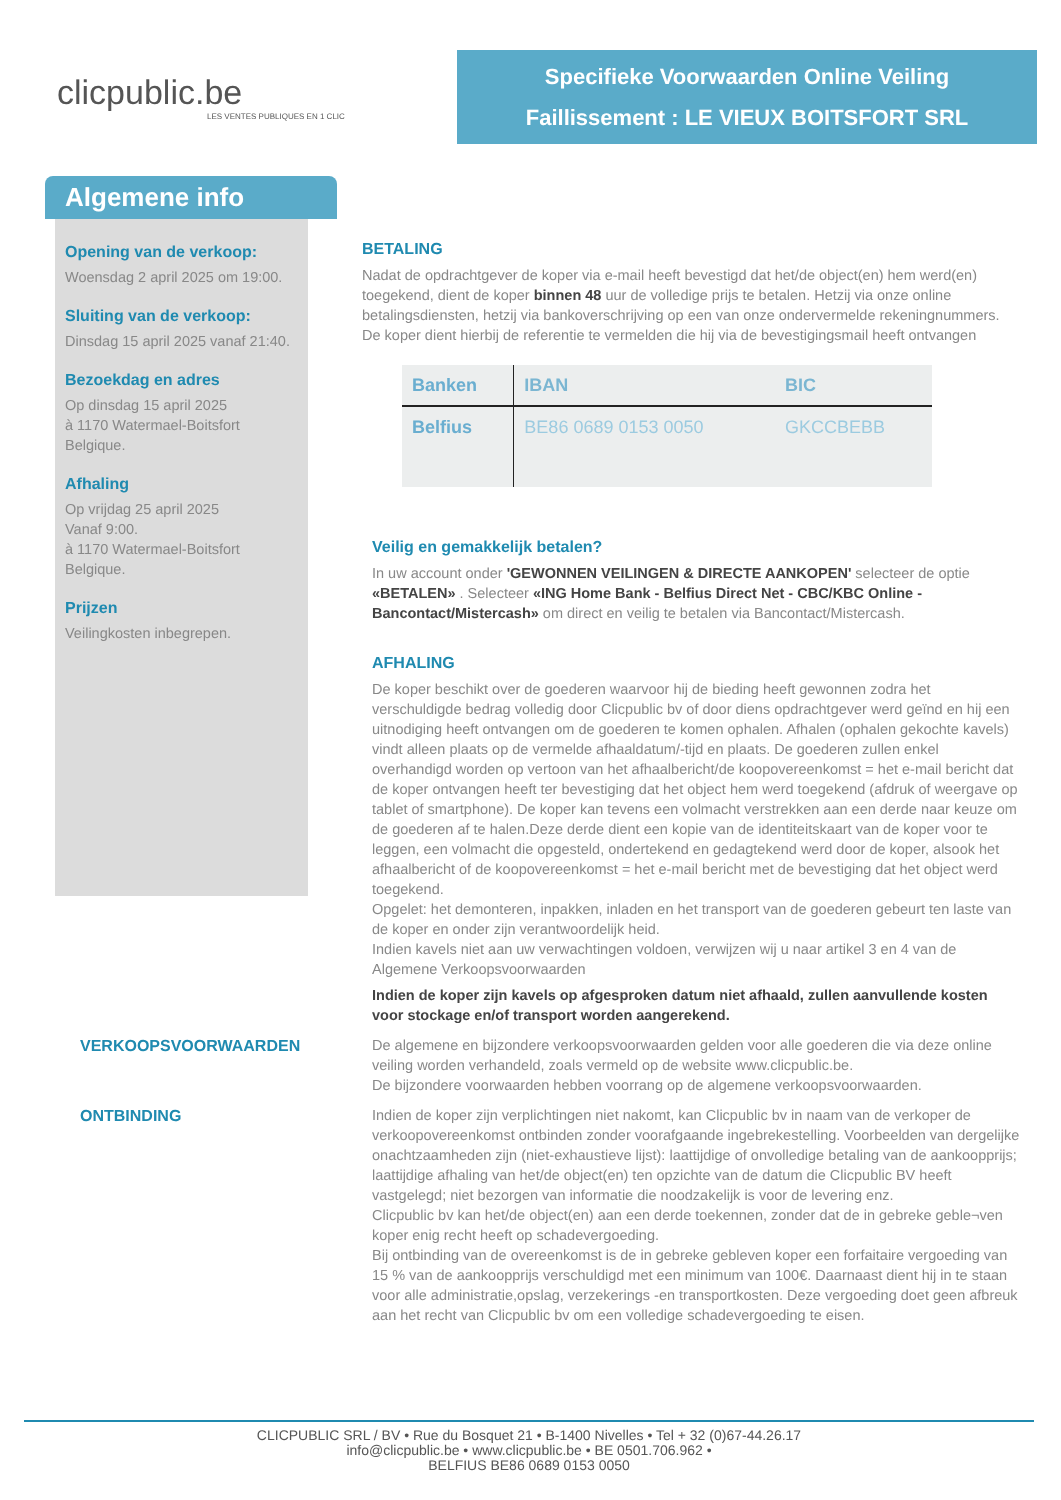clicpublic.be
LES VENTES PUBLIQUES EN 1 CLIC
Specifieke Voorwaarden Online Veiling
Faillissement : LE VIEUX BOITSFORT SRL
Algemene info
Opening van de verkoop:
Woensdag 2 april 2025 om 19:00.
Sluiting van de verkoop:
Dinsdag 15 april 2025 vanaf 21:40.
Bezoekdag en adres
Op dinsdag 15 april 2025
à 1170 Watermael-Boitsfort
Belgique.
Afhaling
Op vrijdag 25 april 2025
Vanaf 9:00.
à 1170 Watermael-Boitsfort
Belgique.
Prijzen
Veilingkosten inbegrepen.
BETALING
Nadat de opdrachtgever de koper via e-mail heeft bevestigd dat het/de object(en) hem werd(en) toegekend, dient de koper binnen 48 uur de volledige prijs te betalen. Hetzij via onze online betalingsdiensten, hetzij via bankoverschrijving op een van onze ondervermelde rekeningnummers. De koper dient hierbij de referentie te vermelden die hij via de bevestigingsmail heeft ontvangen
| Banken | IBAN | BIC |
| --- | --- | --- |
| Belfius | BE86 0689 0153 0050 | GKCCBEBB |
Veilig en gemakkelijk betalen?
In uw account onder 'GEWONNEN VEILINGEN & DIRECTE AANKOPEN' selecteer de optie «BETALEN» . Selecteer «ING Home Bank - Belfius Direct Net - CBC/KBC Online - Bancontact/Mistercash» om direct en veilig te betalen via Bancontact/Mistercash.
AFHALING
De koper beschikt over de goederen waarvoor hij de bieding heeft gewonnen zodra het verschuldigde bedrag volledig door Clicpublic bv of door diens opdrachtgever werd geïnd en hij een uitnodiging heeft ontvangen om de goederen te komen ophalen. Afhalen (ophalen gekochte kavels) vindt alleen plaats op de vermelde afhaaldatum/-tijd en plaats. De goederen zullen enkel overhandigd worden op vertoon van het afhaalbericht/de koopovereenkomst = het e-mail bericht dat de koper ontvangen heeft ter bevestiging dat het object hem werd toegekend (afdruk of weergave op tablet of smartphone). De koper kan tevens een volmacht verstrekken aan een derde naar keuze om de goederen af te halen.Deze derde dient een kopie van de identiteitskaart van de koper voor te leggen, een volmacht die opgesteld, ondertekend en gedagtekend werd door de koper, alsook het afhaalbericht of de koopovereenkomst = het e-mail bericht met de bevestiging dat het object werd toegekend.
Opgelet: het demonteren, inpakken, inladen en het transport van de goederen gebeurt ten laste van de koper en onder zijn verantwoordelijk heid.
Indien kavels niet aan uw verwachtingen voldoen, verwijzen wij u naar artikel 3 en 4 van de Algemene Verkoopsvoorwaarden
Indien de koper zijn kavels op afgesproken datum niet afhaald, zullen aanvullende kosten voor stockage en/of transport worden aangerekend.
De algemene en bijzondere verkoopsvoorwaarden gelden voor alle goederen die via deze online veiling worden verhandeld, zoals vermeld op de website www.clicpublic.be.
De bijzondere voorwaarden hebben voorrang op de algemene verkoopsvoorwaarden.
Indien de koper zijn verplichtingen niet nakomt, kan Clicpublic bv in naam van de verkoper de verkoopovereenkomst ontbinden zonder voorafgaande ingebrekestelling. Voorbeelden van dergelijke onachtzaamheden zijn (niet-exhaustieve lijst): laattijdige of onvolledige betaling van de aankoopprijs; laattijdige afhaling van het/de object(en) ten opzichte van de datum die Clicpublic BV heeft vastgelegd; niet bezorgen van informatie die noodzakelijk is voor de levering enz.
Clicpublic bv kan het/de object(en) aan een derde toekennen, zonder dat de in gebreke geble¬ven koper enig recht heeft op schadevergoeding.
Bij ontbinding van de overeenkomst is de in gebreke gebleven koper een forfaitaire vergoeding van 15 % van de aankoopprijs verschuldigd met een minimum van 100€. Daarnaast dient hij in te staan voor alle administratie,opslag, verzekerings -en transportkosten. Deze vergoeding doet geen afbreuk aan het recht van Clicpublic bv om een volledige schadevergoeding te eisen.
VERKOOPSVOORWAARDEN
ONTBINDING
CLICPUBLIC SRL / BV • Rue du Bosquet 21 • B-1400 Nivelles • Tel + 32 (0)67-44.26.17
info@clicpublic.be • www.clicpublic.be • BE 0501.706.962 •
BELFIUS BE86 0689 0153 0050